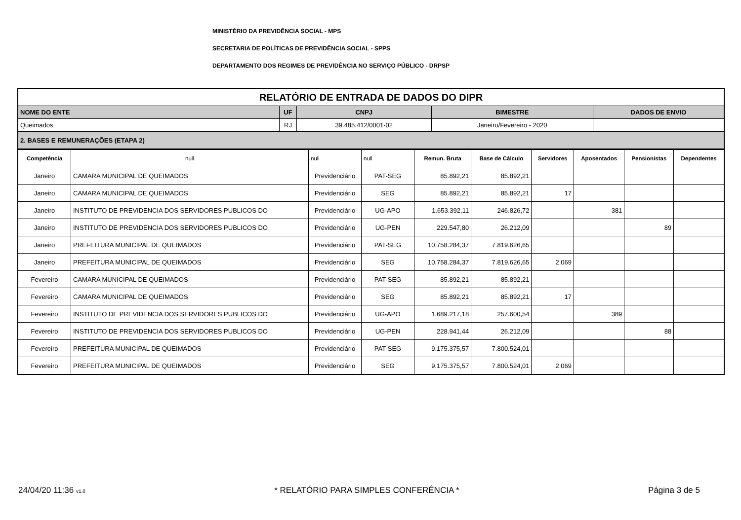MINISTÉRIO DA PREVIDÊNCIA SOCIAL - MPS
SECRETARIA DE POLÍTICAS DE PREVIDÊNCIA SOCIAL - SPPS
DEPARTAMENTO DOS REGIMES DE PREVIDÊNCIA NO SERVIÇO PÚBLICO - DRPSP
| RELATÓRIO DE ENTRADA DE DADOS DO DIPR | | | | |
| NOME DO ENTE | UF | CNPJ | BIMESTRE | DADOS DE ENVIO |
| Queimados | RJ | 39.485.412/0001-02 | Janeiro/Fevereiro - 2020 | |
| 2. BASES E REMUNERAÇÕES (ETAPA 2) | | | | |
| Competência | null | null | null | Remun. Bruta | Base de Cálculo | Servidores | Aposentados | Pensionistas | Dependentes |
| Janeiro | CAMARA MUNICIPAL DE QUEIMADOS | Previdenciário | PAT-SEG | 85.892,21 | 85.892,21 | | | | |
| Janeiro | CAMARA MUNICIPAL DE QUEIMADOS | Previdenciário | SEG | 85.892,21 | 85.892,21 | 17 | | | |
| Janeiro | INSTITUTO DE PREVIDENCIA DOS SERVIDORES PUBLICOS DO | Previdenciário | UG-APO | 1.653.392,11 | 246.826,72 | | 381 | | |
| Janeiro | INSTITUTO DE PREVIDENCIA DOS SERVIDORES PUBLICOS DO | Previdenciário | UG-PEN | 229.547,80 | 26.212,09 | | | 89 | |
| Janeiro | PREFEITURA MUNICIPAL DE QUEIMADOS | Previdenciário | PAT-SEG | 10.758.284,37 | 7.819.626,65 | | | | |
| Janeiro | PREFEITURA MUNICIPAL DE QUEIMADOS | Previdenciário | SEG | 10.758.284,37 | 7.819.626,65 | 2.069 | | | |
| Fevereiro | CAMARA MUNICIPAL DE QUEIMADOS | Previdenciário | PAT-SEG | 85.892,21 | 85.892,21 | | | | |
| Fevereiro | CAMARA MUNICIPAL DE QUEIMADOS | Previdenciário | SEG | 85.892,21 | 85.892,21 | 17 | | | |
| Fevereiro | INSTITUTO DE PREVIDENCIA DOS SERVIDORES PUBLICOS DO | Previdenciário | UG-APO | 1.689.217,18 | 257.600,54 | | 389 | | |
| Fevereiro | INSTITUTO DE PREVIDENCIA DOS SERVIDORES PUBLICOS DO | Previdenciário | UG-PEN | 228.941,44 | 26.212,09 | | | 88 | |
| Fevereiro | PREFEITURA MUNICIPAL DE QUEIMADOS | Previdenciário | PAT-SEG | 9.175.375,57 | 7.800.524,01 | | | | |
| Fevereiro | PREFEITURA MUNICIPAL DE QUEIMADOS | Previdenciário | SEG | 9.175.375,57 | 7.800.524,01 | 2.069 | | | |
24/04/20 11:36 v1.0 * RELATÓRIO PARA SIMPLES CONFERÊNCIA * Página 3 de 5